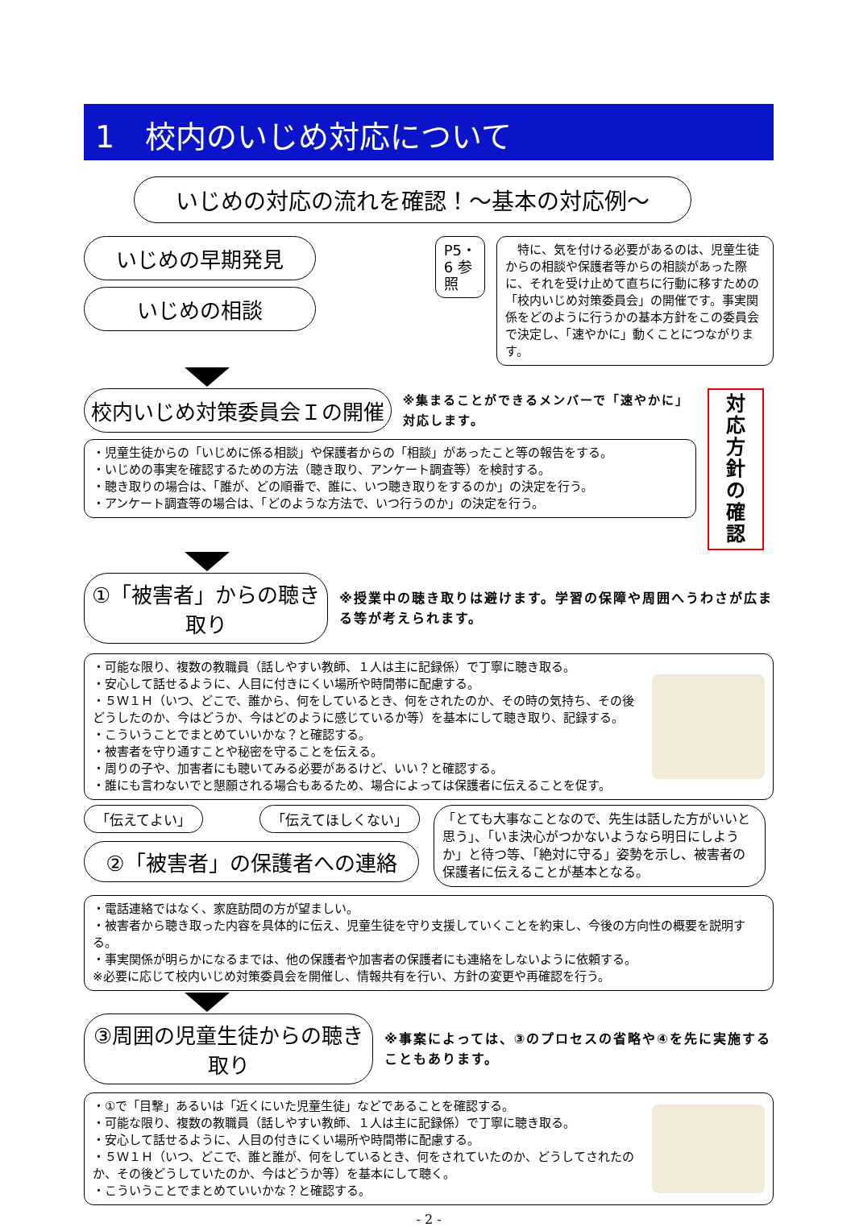1　校内のいじめ対応について
いじめの対応の流れを確認！～基本の対応例～
いじめの早期発見
いじめの相談
P5・6 参照
　特に、気を付ける必要があるのは、児童生徒からの相談や保護者等からの相談があった際に、それを受け止めて直ちに行動に移すための「校内いじめ対策委員会」の開催です。事実関係をどのように行うかの基本方針をこの委員会で決定し、「速やかに」動くことにつながります。
校内いじめ対策委員会Ｉの開催
※集まることができるメンバーで「速やかに」対応します。
・児童生徒からの「いじめに係る相談」や保護者からの「相談」があったこと等の報告をする。
・いじめの事実を確認するための方法（聴き取り、アンケート調査等）を検討する。
・聴き取りの場合は、「誰が、どの順番で、誰に、いつ聴き取りをするのか」の決定を行う。
・アンケート調査等の場合は、「どのような方法で、いつ行うのか」の決定を行う。
対応方針の確認
①「被害者」からの聴き取り
※授業中の聴き取りは避けます。学習の保障や周囲へうわさが広まる等が考えられます。
・可能な限り、複数の教職員（話しやすい教師、１人は主に記録係）で丁寧に聴き取る。
・安心して話せるように、人目に付きにくい場所や時間帯に配慮する。
・５Ｗ１Ｈ（いつ、どこで、誰から、何をしているとき、何をされたのか、その時の気持ち、その後どうしたのか、今はどうか、今はどのように感じているか等）を基本にして聴き取り、記録する。
・こういうことでまとめていいかな？と確認する。
・被害者を守り通すことや秘密を守ることを伝える。
・周りの子や、加害者にも聴いてみる必要があるけど、いい？と確認する。
・誰にも言わないでと懇願される場合もあるため、場合によっては保護者に伝えることを促す。
「伝えてよい」 「伝えてほしくない」
②「被害者」の保護者への連絡
「とても大事なことなので、先生は話した方がいいと思う」、「いま決心がつかないようなら明日にしようか」と待つ等、「絶対に守る」姿勢を示し、被害者の保護者に伝えることが基本となる。
・電話連絡ではなく、家庭訪問の方が望ましい。
・被害者から聴き取った内容を具体的に伝え、児童生徒を守り支援していくことを約束し、今後の方向性の概要を説明する。
・事実関係が明らかになるまでは、他の保護者や加害者の保護者にも連絡をしないように依頼する。
※必要に応じて校内いじめ対策委員会を開催し、情報共有を行い、方針の変更や再確認を行う。
③周囲の児童生徒からの聴き取り
※事案によっては、③のプロセスの省略や④を先に実施することもあります。
・①で「目撃」あるいは「近くにいた児童生徒」などであることを確認する。
・可能な限り、複数の教職員（話しやすい教師、１人は主に記録係）で丁寧に聴き取る。
・安心して話せるように、人目の付きにくい場所や時間帯に配慮する。
・５Ｗ１Ｈ（いつ、どこで、誰と誰が、何をしているとき、何をされていたのか、どうしてされたのか、その後どうしていたのか、今はどうか等）を基本にして聴く。
・こういうことでまとめていいかな？と確認する。
- 2 -